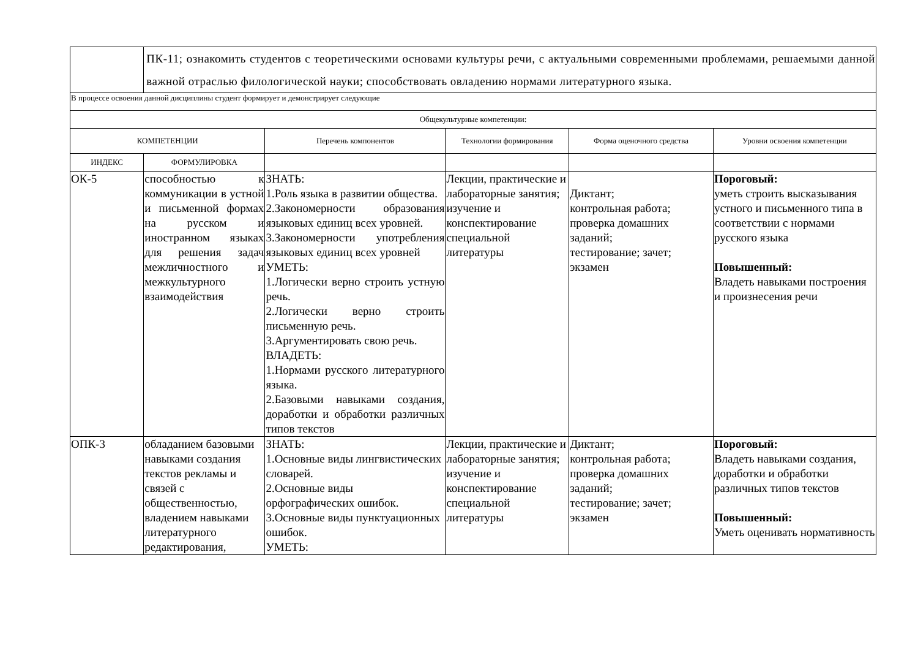| | ПК-11; ознакомить студентов с теоретическими основами культуры речи, с актуальными современными проблемами, решаемыми данной важной отраслью филологической науки; способствовать овладению нормами литературного языка. | | | | |
| В процессе освоения данной дисциплины студент формирует и демонстрирует следующие | | | | | |
| Общекультурные компетенции: | | | | | |
| КОМПЕТЕНЦИИ | | Перечень компонентов | Технологии формирования | Форма оценочного средства | Уровни освоения компетенции |
| ИНДЕКС | ФОРМУЛИРОВКА | | | | |
| ОК-5 | способностью к коммуникации в устной и письменной формах на русском и иностранном языках для решения задач межличностного и межкультурного взаимодействия | ЗНАТЬ: 1.Роль языка в развитии общества. 2.Закономерности образования языковых единиц всех уровней. 3.Закономерности употребления языковых единиц всех уровней УМЕТЬ: 1.Логически верно строить устную речь. 2.Логически верно строить письменную речь. 3.Аргументировать свою речь. ВЛАДЕТЬ: 1.Нормами русского литературного языка. 2.Базовыми навыками создания, доработки и обработки различных типов текстов | Лекции, практические и лабораторные занятия; изучение и конспектирование специальной литературы | Диктант; контрольная работа; проверка домашних заданий; тестирование; зачет; экзамен | Пороговый: уметь строить высказывания устного и письменного типа в соответствии с нормами русского языка Повышенный: Владеть навыками построения и произнесения речи |
| ОПК-3 | обладанием базовыми навыками создания текстов рекламы и связей с общественностью, владением навыками литературного редактирования, | ЗНАТЬ: 1.Основные виды лингвистических словарей. 2.Основные виды орфографических ошибок. 3.Основные виды пунктуационных ошибок. УМЕТЬ: | Лекции, практические и лабораторные занятия; изучение и конспектирование специальной литературы | Диктант; контрольная работа; проверка домашних заданий; тестирование; зачет; экзамен | Пороговый: Владеть навыками создания, доработки и обработки различных типов текстов Повышенный: Уметь оценивать нормативность |